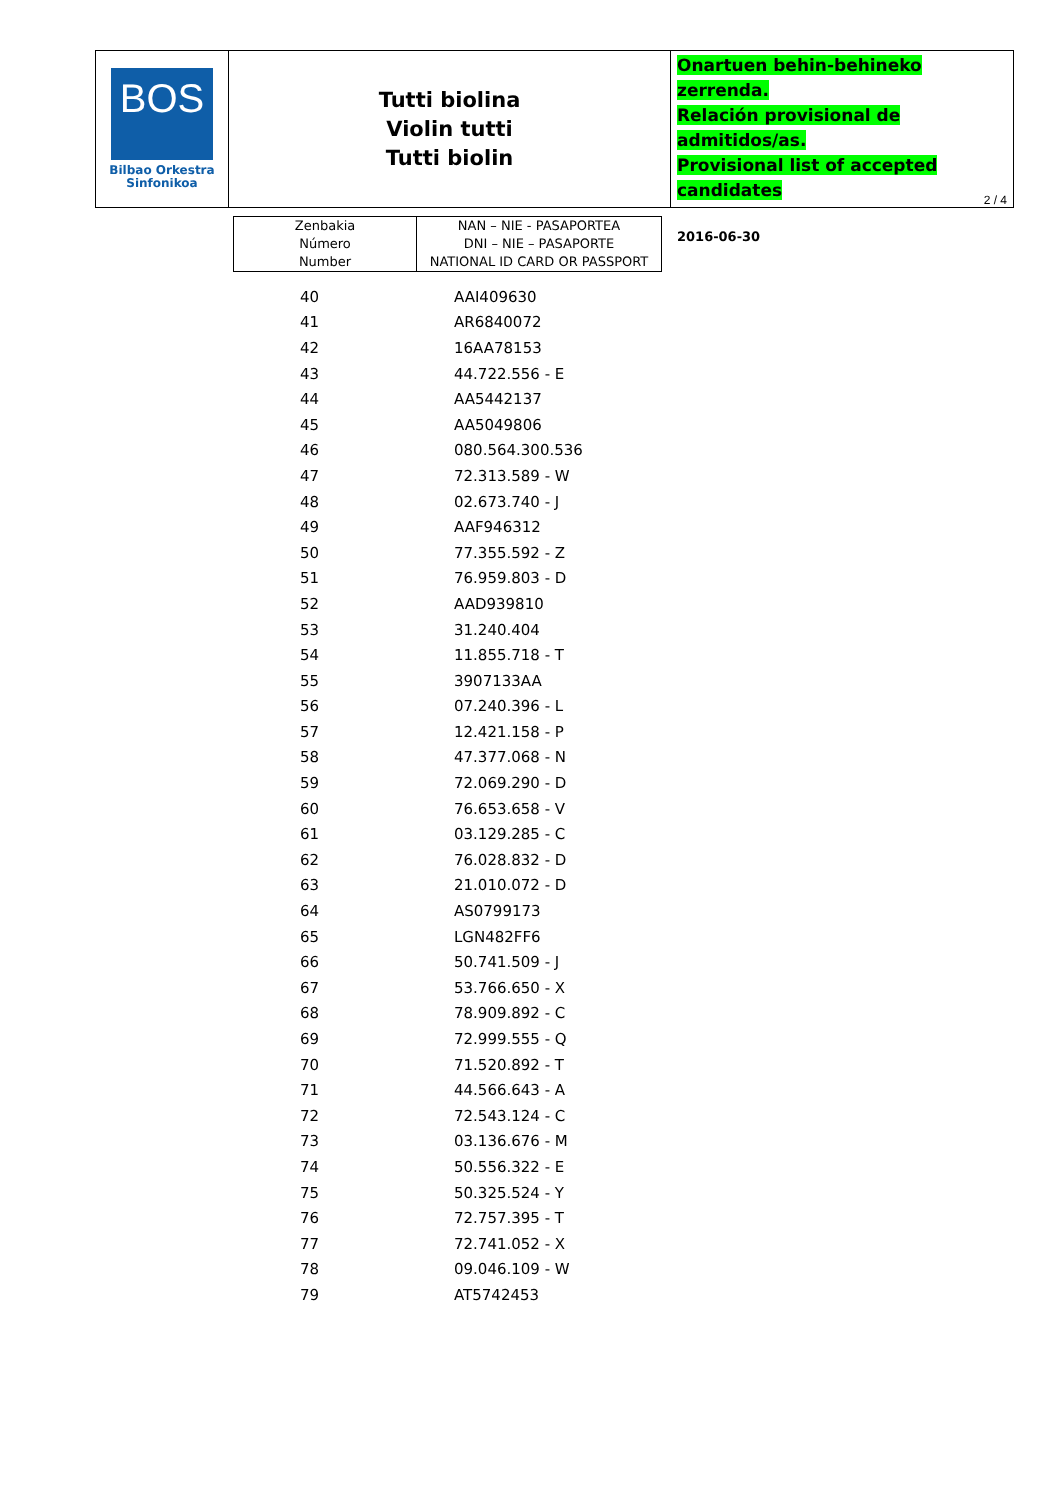BOS
Bilbao Orkestra
Sinfonikoa
Tutti biolina
Violin tutti
Tutti biolin
Onartuen behin-behineko zerrenda.
Relación provisional de admitidos/as.
Provisional list of accepted candidates
2016-06-30
2 / 4
| Zenbakia Número Number | NAN – NIE - PASAPORTEA DNI – NIE – PASAPORTE NATIONAL ID CARD OR PASSPORT |
| --- | --- |
| 40 | AAI409630 |
| 41 | AR6840072 |
| 42 | 16AA78153 |
| 43 | 44.722.556 - E |
| 44 | AA5442137 |
| 45 | AA5049806 |
| 46 | 080.564.300.536 |
| 47 | 72.313.589 - W |
| 48 | 02.673.740 - J |
| 49 | AAF946312 |
| 50 | 77.355.592 - Z |
| 51 | 76.959.803 - D |
| 52 | AAD939810 |
| 53 | 31.240.404 |
| 54 | 11.855.718 - T |
| 55 | 3907133AA |
| 56 | 07.240.396 - L |
| 57 | 12.421.158 - P |
| 58 | 47.377.068 - N |
| 59 | 72.069.290 - D |
| 60 | 76.653.658 - V |
| 61 | 03.129.285 - C |
| 62 | 76.028.832 - D |
| 63 | 21.010.072 - D |
| 64 | AS0799173 |
| 65 | LGN482FF6 |
| 66 | 50.741.509 - J |
| 67 | 53.766.650 - X |
| 68 | 78.909.892 - C |
| 69 | 72.999.555 - Q |
| 70 | 71.520.892 - T |
| 71 | 44.566.643 - A |
| 72 | 72.543.124 - C |
| 73 | 03.136.676 - M |
| 74 | 50.556.322 - E |
| 75 | 50.325.524 - Y |
| 76 | 72.757.395 - T |
| 77 | 72.741.052 - X |
| 78 | 09.046.109 - W |
| 79 | AT5742453 |